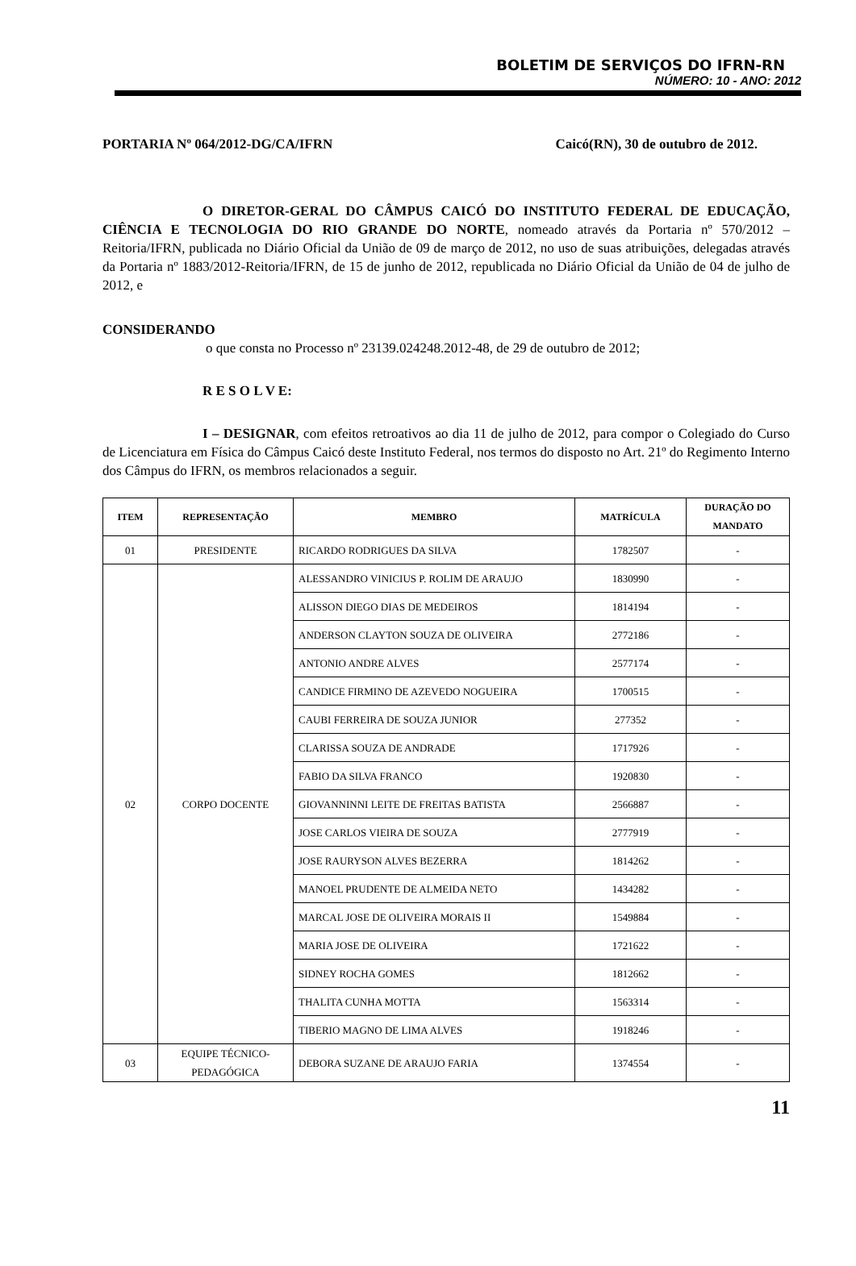BOLETIM DE SERVIÇOS DO IFRN-RN
NÚMERO: 10 - ANO: 2012
PORTARIA Nº 064/2012-DG/CA/IFRN Caicó(RN), 30 de outubro de 2012.
O DIRETOR-GERAL DO CÂMPUS CAICÓ DO INSTITUTO FEDERAL DE EDUCAÇÃO, CIÊNCIA E TECNOLOGIA DO RIO GRANDE DO NORTE, nomeado através da Portaria nº 570/2012 – Reitoria/IFRN, publicada no Diário Oficial da União de 09 de março de 2012, no uso de suas atribuições, delegadas através da Portaria nº 1883/2012-Reitoria/IFRN, de 15 de junho de 2012, republicada no Diário Oficial da União de 04 de julho de 2012, e
CONSIDERANDO
o que consta no Processo nº 23139.024248.2012-48, de 29 de outubro de 2012;
R E S O L V E:
I – DESIGNAR, com efeitos retroativos ao dia 11 de julho de 2012, para compor o Colegiado do Curso de Licenciatura em Física do Câmpus Caicó deste Instituto Federal, nos termos do disposto no Art. 21º do Regimento Interno dos Câmpus do IFRN, os membros relacionados a seguir.
| ITEM | REPRESENTAÇÃO | MEMBRO | MATRÍCULA | DURAÇÃO DO MANDATO |
| --- | --- | --- | --- | --- |
| 01 | PRESIDENTE | RICARDO RODRIGUES DA SILVA | 1782507 | - |
| 02 | CORPO DOCENTE | ALESSANDRO VINICIUS P. ROLIM DE ARAUJO | 1830990 | - |
| | | ALISSON DIEGO DIAS DE MEDEIROS | 1814194 | - |
| | | ANDERSON CLAYTON SOUZA DE OLIVEIRA | 2772186 | - |
| | | ANTONIO ANDRE ALVES | 2577174 | - |
| | | CANDICE FIRMINO DE AZEVEDO NOGUEIRA | 1700515 | - |
| | | CAUBI FERREIRA DE SOUZA JUNIOR | 277352 | - |
| | | CLARISSA SOUZA DE ANDRADE | 1717926 | - |
| | | FABIO DA SILVA FRANCO | 1920830 | - |
| | | GIOVANNINNI LEITE DE FREITAS BATISTA | 2566887 | - |
| | | JOSE CARLOS VIEIRA DE SOUZA | 2777919 | - |
| | | JOSE RAURYSON ALVES BEZERRA | 1814262 | - |
| | | MANOEL PRUDENTE DE ALMEIDA NETO | 1434282 | - |
| | | MARCAL JOSE DE OLIVEIRA MORAIS II | 1549884 | - |
| | | MARIA JOSE DE OLIVEIRA | 1721622 | - |
| | | SIDNEY ROCHA GOMES | 1812662 | - |
| | | THALITA CUNHA MOTTA | 1563314 | - |
| | | TIBERIO MAGNO DE LIMA ALVES | 1918246 | - |
| 03 | EQUIPE TÉCNICO-PEDAGÓGICA | DEBORA SUZANE DE ARAUJO FARIA | 1374554 | - |
11